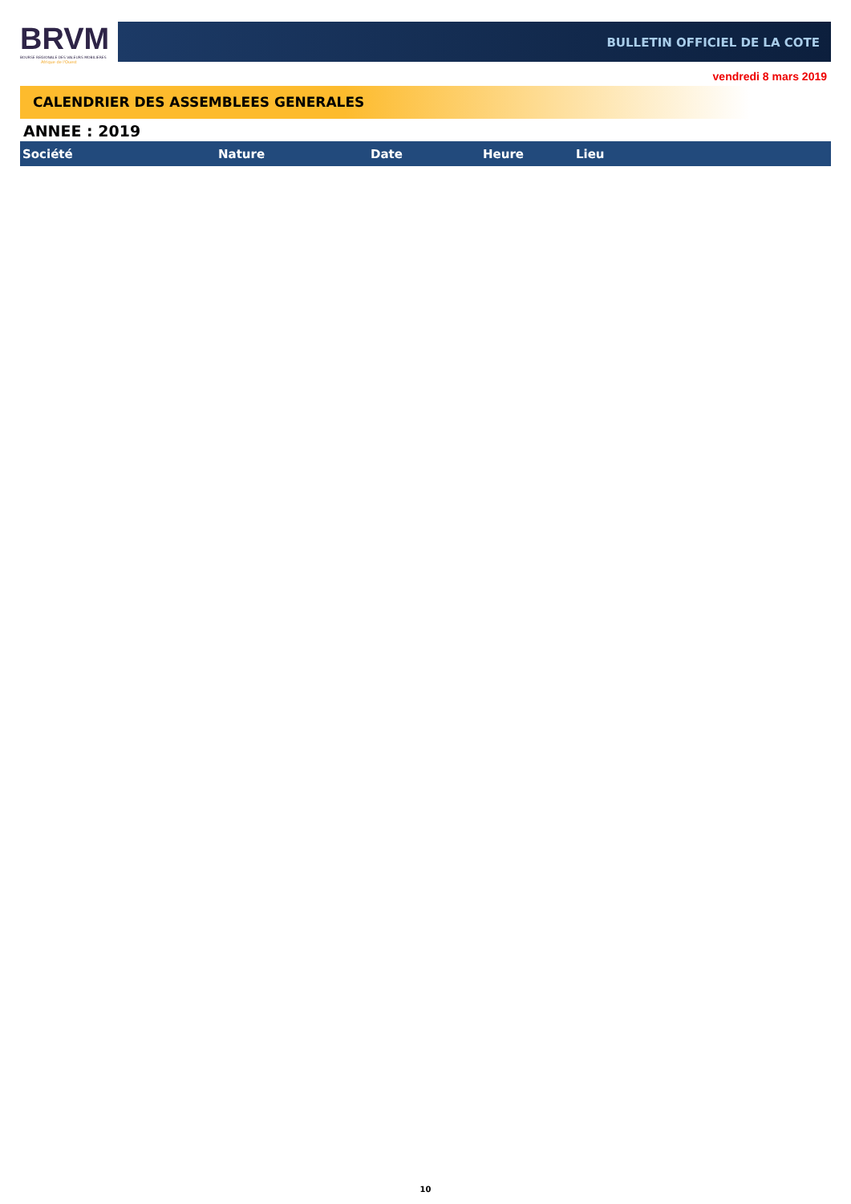BRVM
BOURSE REGIONALE DES VALEURS MOBILIERES
Afrique de l'Ouest
BULLETIN OFFICIEL DE LA COTE
vendredi 8 mars 2019
CALENDRIER DES ASSEMBLEES GENERALES
ANNEE : 2019
| Société | Nature | Date | Heure | Lieu |
| --- | --- | --- | --- | --- |
10